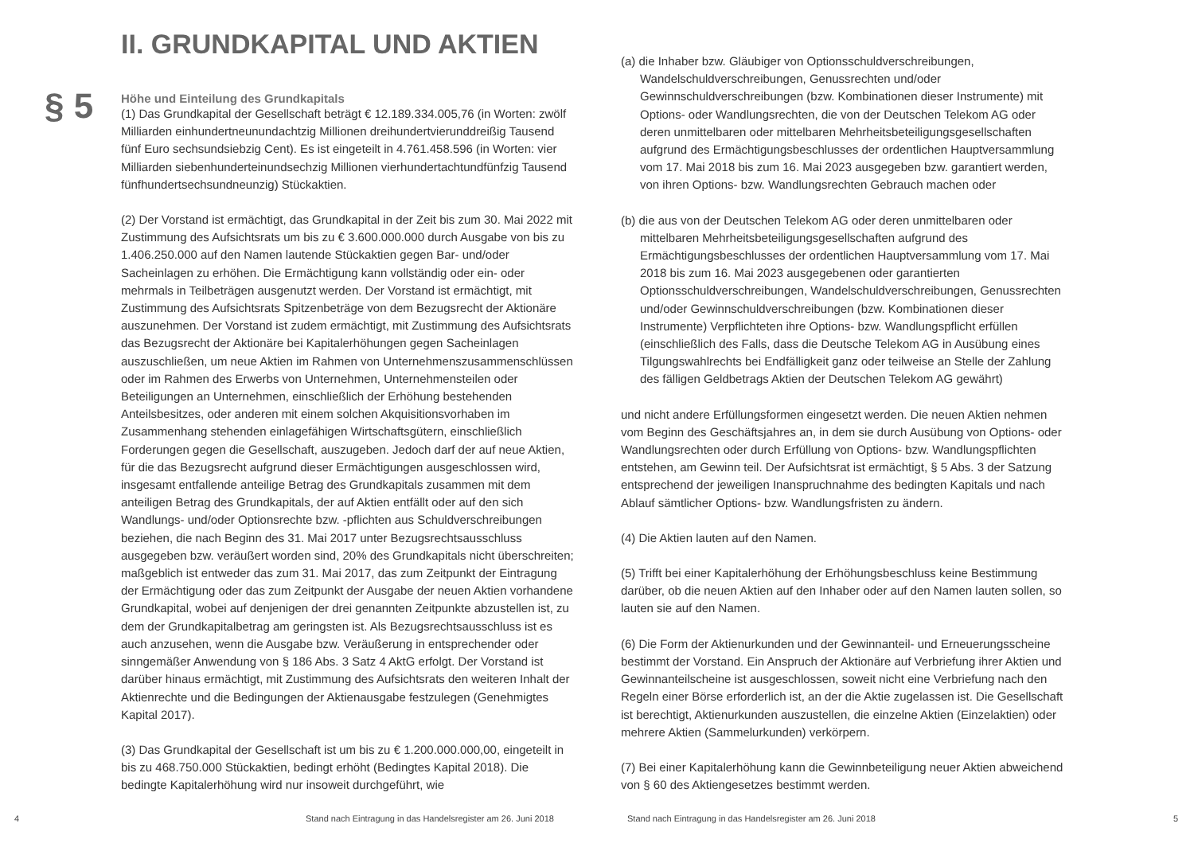§ 5
II. GRUNDKAPITAL UND AKTIEN
Höhe und Einteilung des Grundkapitals
(1) Das Grundkapital der Gesellschaft beträgt € 12.189.334.005,76 (in Worten: zwölf Milliarden einhundertneunundachtzig Millionen dreihundertvierunddreißig Tausend fünf Euro sechsundsiebzig Cent). Es ist eingeteilt in 4.761.458.596 (in Worten: vier Milliarden siebenhunderteinundsechzig Millionen vierhundertacht­undfünfzig Tausend fünfhundertsechsundneunzig) Stückaktien.
(2) Der Vorstand ist ermächtigt, das Grundkapital in der Zeit bis zum 30. Mai 2022 mit Zustimmung des Aufsichtsrats um bis zu € 3.600.000.000 durch Ausgabe von bis zu 1.406.250.000 auf den Namen lautende Stückaktien gegen Bar- und/oder Sacheinlagen zu erhöhen. Die Ermächtigung kann vollständig oder ein- oder mehrmals in Teilbeträgen ausgenutzt werden. Der Vorstand ist ermächtigt, mit Zustimmung des Aufsichtsrats Spitzenbeträge von dem Bezugsrecht der Aktionäre auszunehmen. Der Vorstand ist zudem ermächtigt, mit Zustimmung des Aufsichtsrats das Bezugsrecht der Aktionäre bei Kapitalerhöhungen gegen Sacheinlagen auszuschließen, um neue Aktien im Rahmen von Unternehmenszusammenschlüssen oder im Rahmen des Erwerbs von Unternehmen, Unternehmensteilen oder Beteiligungen an Unternehmen, einschließlich der Erhöhung bestehenden Anteilsbesitzes, oder anderen mit einem solchen Akquisitionsvorhaben im Zusammenhang stehenden einlagefähigen Wirtschaftsgütern, einschließlich Forderungen gegen die Gesellschaft, auszugeben. Jedoch darf der auf neue Aktien, für die das Bezugsrecht aufgrund dieser Ermächtigungen ausgeschlossen wird, insgesamt entfallende anteilige Betrag des Grundkapitals zusammen mit dem anteiligen Betrag des Grundkapitals, der auf Aktien entfällt oder auf den sich Wandlungs- und/oder Optionsrechte bzw. -pflichten aus Schuldverschreibungen beziehen, die nach Beginn des 31. Mai 2017 unter Bezugsrechtsausschluss ausgegeben bzw. veräußert worden sind, 20% des Grundkapitals nicht überschreiten; maßgeblich ist entweder das zum 31. Mai 2017, das zum Zeitpunkt der Eintragung der Ermächtigung oder das zum Zeitpunkt der Ausgabe der neuen Aktien vorhandene Grundkapital, wobei auf denjenigen der drei genannten Zeitpunkte abzustellen ist, zu dem der Grundkapitalbetrag am geringsten ist. Als Bezugsrechtsausschluss ist es auch anzusehen, wenn die Ausgabe bzw. Veräußerung in entsprechender oder sinngemäßer Anwendung von § 186 Abs. 3 Satz 4 AktG erfolgt. Der Vorstand ist darüber hinaus ermächtigt, mit Zustimmung des Aufsichtsrats den weiteren Inhalt der Aktienrechte und die Bedingungen der Aktienausgabe festzulegen (Genehmigtes Kapital 2017).
(3) Das Grundkapital der Gesellschaft ist um bis zu € 1.200.000.000,00, eingeteilt in bis zu 468.750.000 Stückaktien, bedingt erhöht (Bedingtes Kapital 2018). Die bedingte Kapitalerhöhung wird nur insoweit durchgeführt, wie
4
Stand nach Eintragung in das Handelsregister am 26. Juni 2018
(a) die Inhaber bzw. Gläubiger von Optionsschuldverschreibungen, Wandelschuldverschreibungen, Genussrechten und/oder Gewinnschuldverschreibungen (bzw. Kombinationen dieser Instrumente) mit Options- oder Wandlungsrechten, die von der Deutschen Telekom AG oder deren unmittelbaren oder mittelbaren Mehrheitsbeteiligungsgesellschaften aufgrund des Ermächtigungsbeschlusses der ordentlichen Hauptversammlung vom 17. Mai 2018 bis zum 16. Mai 2023 ausgegeben bzw. garantiert werden, von ihren Options- bzw. Wandlungsrechten Gebrauch machen oder
(b) die aus von der Deutschen Telekom AG oder deren unmittelbaren oder mittelbaren Mehrheitsbeteiligungsgesellschaften aufgrund des Ermächtigungsbeschlusses der ordentlichen Hauptversammlung vom 17. Mai 2018 bis zum 16. Mai 2023 ausgegebenen oder garantierten Optionsschuldverschreibungen, Wandelschuldverschreibungen, Genussrechten und/oder Gewinnschuldverschreibungen (bzw. Kombinationen dieser Instrumente) Verpflichteten ihre Options- bzw. Wandlungspflicht erfüllen (einschließlich des Falls, dass die Deutsche Telekom AG in Ausübung eines Tilgungswahlrechts bei Endfälligkeit ganz oder teilweise an Stelle der Zahlung des fälligen Geldbetrags Aktien der Deutschen Telekom AG gewährt)
und nicht andere Erfüllungsformen eingesetzt werden. Die neuen Aktien nehmen vom Beginn des Geschäftsjahres an, in dem sie durch Ausübung von Options- oder Wandlungsrechten oder durch Erfüllung von Options- bzw. Wandlungspflichten entstehen, am Gewinn teil. Der Aufsichtsrat ist ermächtigt, § 5 Abs. 3 der Satzung entsprechend der jeweiligen Inanspruchnahme des bedingten Kapitals und nach Ablauf sämtlicher Options- bzw. Wandlungsfristen zu ändern.
(4) Die Aktien lauten auf den Namen.
(5) Trifft bei einer Kapitalerhöhung der Erhöhungsbeschluss keine Bestimmung darüber, ob die neuen Aktien auf den Inhaber oder auf den Namen lauten sollen, so lauten sie auf den Namen.
(6) Die Form der Aktienurkunden und der Gewinnanteil- und Erneuerungsscheine bestimmt der Vorstand. Ein Anspruch der Aktionäre auf Verbriefung ihrer Aktien und Gewinnanteilscheine ist ausgeschlossen, soweit nicht eine Verbriefung nach den Regeln einer Börse erforderlich ist, an der die Aktie zugelassen ist. Die Gesellschaft ist berechtigt, Aktienurkunden auszustellen, die einzelne Aktien (Einzelaktien) oder mehrere Aktien (Sammelurkunden) verkörpern.
(7) Bei einer Kapitalerhöhung kann die Gewinnbeteiligung neuer Aktien abweichend von § 60 des Aktiengesetzes bestimmt werden.
Stand nach Eintragung in das Handelsregister am 26. Juni 2018
5